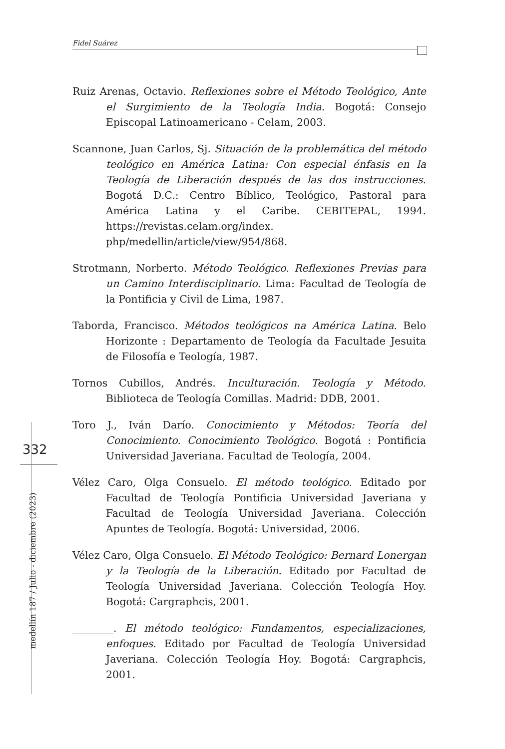Fidel Suárez
332
medellín 187 / Julio - diciembre (2023)
Ruiz Arenas, Octavio. Reflexiones sobre el Método Teológico, Ante el Surgimiento de la Teología India. Bogotá: Consejo Episcopal Latinoamericano - Celam, 2003.
Scannone, Juan Carlos, Sj. Situación de la problemática del método teológico en América Latina: Con especial énfasis en la Teología de Liberación después de las dos instrucciones. Bogotá D.C.: Centro Bíblico, Teológico, Pastoral para América Latina y el Caribe. CEBITEPAL, 1994. https://revistas.celam.org/index. php/medellin/article/view/954/868.
Strotmann, Norberto. Método Teológico. Reflexiones Previas para un Camino Interdisciplinario. Lima: Facultad de Teología de la Pontificia y Civil de Lima, 1987.
Taborda, Francisco. Métodos teológicos na América Latina. Belo Horizonte : Departamento de Teología da Facultade Jesuita de Filosofía e Teología, 1987.
Tornos Cubillos, Andrés. Inculturación. Teología y Método. Biblioteca de Teología Comillas. Madrid: DDB, 2001.
Toro J., Iván Darío. Conocimiento y Métodos: Teoría del Conocimiento. Conocimiento Teológico. Bogotá : Pontificia Universidad Javeriana. Facultad de Teología, 2004.
Vélez Caro, Olga Consuelo. El método teológico. Editado por Facultad de Teología Pontificia Universidad Javeriana y Facultad de Teología Universidad Javeriana. Colección Apuntes de Teología. Bogotá: Universidad, 2006.
Vélez Caro, Olga Consuelo. El Método Teológico: Bernard Lonergan y la Teología de la Liberación. Editado por Facultad de Teología Universidad Javeriana. Colección Teología Hoy. Bogotá: Cargraphcis, 2001.
________. El método teológico: Fundamentos, especializaciones, enfoques. Editado por Facultad de Teología Universidad Javeriana. Colección Teología Hoy. Bogotá: Cargraphcis, 2001.